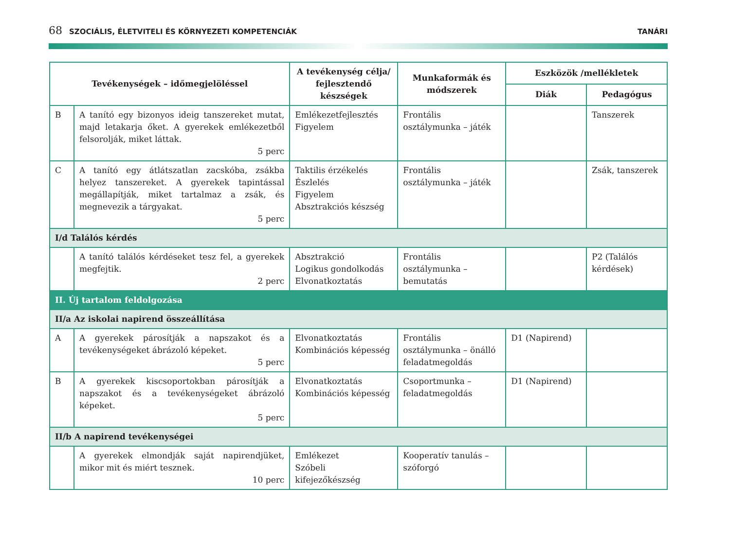68 SZOCIÁLIS, ÉLETVITELI ÉS KÖRNYEZETI KOMPETENCIÁK
TANÁRI
| Tevékenységek – időmegjelöléssel | | A tevékenység célja/ fejlesztendő készségek | Munkaformák és módszerek | Eszközök /mellékletek | |
| --- | --- | --- | --- | --- | --- |
| | | | | Diák | Pedagógus |
| B | A tanító egy bizonyos ideig tanszereket mutat, majd letakarja őket. A gyerekek emlékezetből felsorolják, miket láttak. 5 perc | Emlékezetfejlesztés Figyelem | Frontális osztálymunka – játék | | Tanszerek |
| C | A tanító egy átlátszatlan zacskóba, zsákba helyez tanszereket. A gyerekek tapintással megállapítják, miket tartalmaz a zsák, és megnevezik a tárgyakat. 5 perc | Taktilis érzékelés Észlelés Figyelem Absztrakciós készség | Frontális osztálymunka – játék | | Zsák, tanszerek |
| I/d Találós kérdés | | | | | |
| | A tanító találós kérdéseket tesz fel, a gyerekek megfejtik. 2 perc | Absztrakció Logikus gondolkodás Elvonatkoztatás | Frontális osztálymunka – bemutatás | | P2 (Találós kérdések) |
| II. Új tartalom feldolgozása | | | | | |
| II/a Az iskolai napirend összeállítása | | | | | |
| A | A gyerekek párosítják a napszakot és a tevékenységeket ábrázoló képeket. 5 perc | Elvonatkoztatás Kombinációs képesség | Frontális osztálymunka – önálló feladatmegoldás | D1 (Napirend) | |
| B | A gyerekek kiscsoportokban párosítják a napszakot és a tevékenységeket ábrázoló képeket. 5 perc | Elvonatkoztatás Kombinációs képesség | Csoportmunka – feladatmegoldás | D1 (Napirend) | |
| II/b A napirend tevékenységei | | | | | |
| | A gyerekek elmondják saját napirendjüket, mikor mit és miért tesznek. 10 perc | Emlékezet Szóbeli kifejezőkészség | Kooperatív tanulás – szóforgó | | |